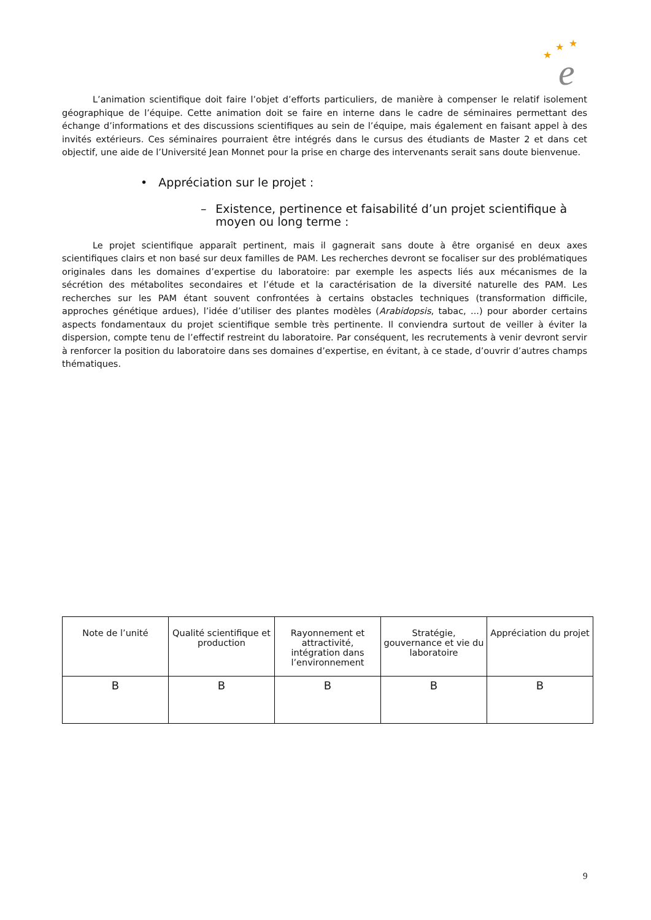★
★
★
e
L’animation scientifique doit faire l’objet d’efforts particuliers, de manière à compenser le relatif isolement géographique de l’équipe. Cette animation doit se faire en interne dans le cadre de séminaires permettant des échange d’informations et des discussions scientifiques au sein de l’équipe, mais également en faisant appel à des invités extérieurs. Ces séminaires pourraient être intégrés dans le cursus des étudiants de Master 2 et dans cet objectif, une aide de l’Université Jean Monnet pour la prise en charge des intervenants serait sans doute bienvenue.
• Appréciation sur le projet :
– Existence, pertinence et faisabilité d’un projet scientifique à moyen ou long terme :
Le projet scientifique apparaît pertinent, mais il gagnerait sans doute à être organisé en deux axes scientifiques clairs et non basé sur deux familles de PAM. Les recherches devront se focaliser sur des problématiques originales dans les domaines d’expertise du laboratoire: par exemple les aspects liés aux mécanismes de la sécrétion des métabolites secondaires et l’étude et la caractérisation de la diversité naturelle des PAM. Les recherches sur les PAM étant souvent confrontées à certains obstacles techniques (transformation difficile, approches génétique ardues), l’idée d’utiliser des plantes modèles (Arabidopsis, tabac, ...) pour aborder certains aspects fondamentaux du projet scientifique semble très pertinente. Il conviendra surtout de veiller à éviter la dispersion, compte tenu de l’effectif restreint du laboratoire. Par conséquent, les recrutements à venir devront servir à renforcer la position du laboratoire dans ses domaines d’expertise, en évitant, à ce stade, d’ouvrir d’autres champs thématiques.
| Note de l’unité | Qualité scientifique et production | Rayonnement et attractivité, intégration dans l’environnement | Stratégie, gouvernance et vie du laboratoire | Appréciation du projet |
| --- | --- | --- | --- | --- |
| B | B | B | B | B |
9